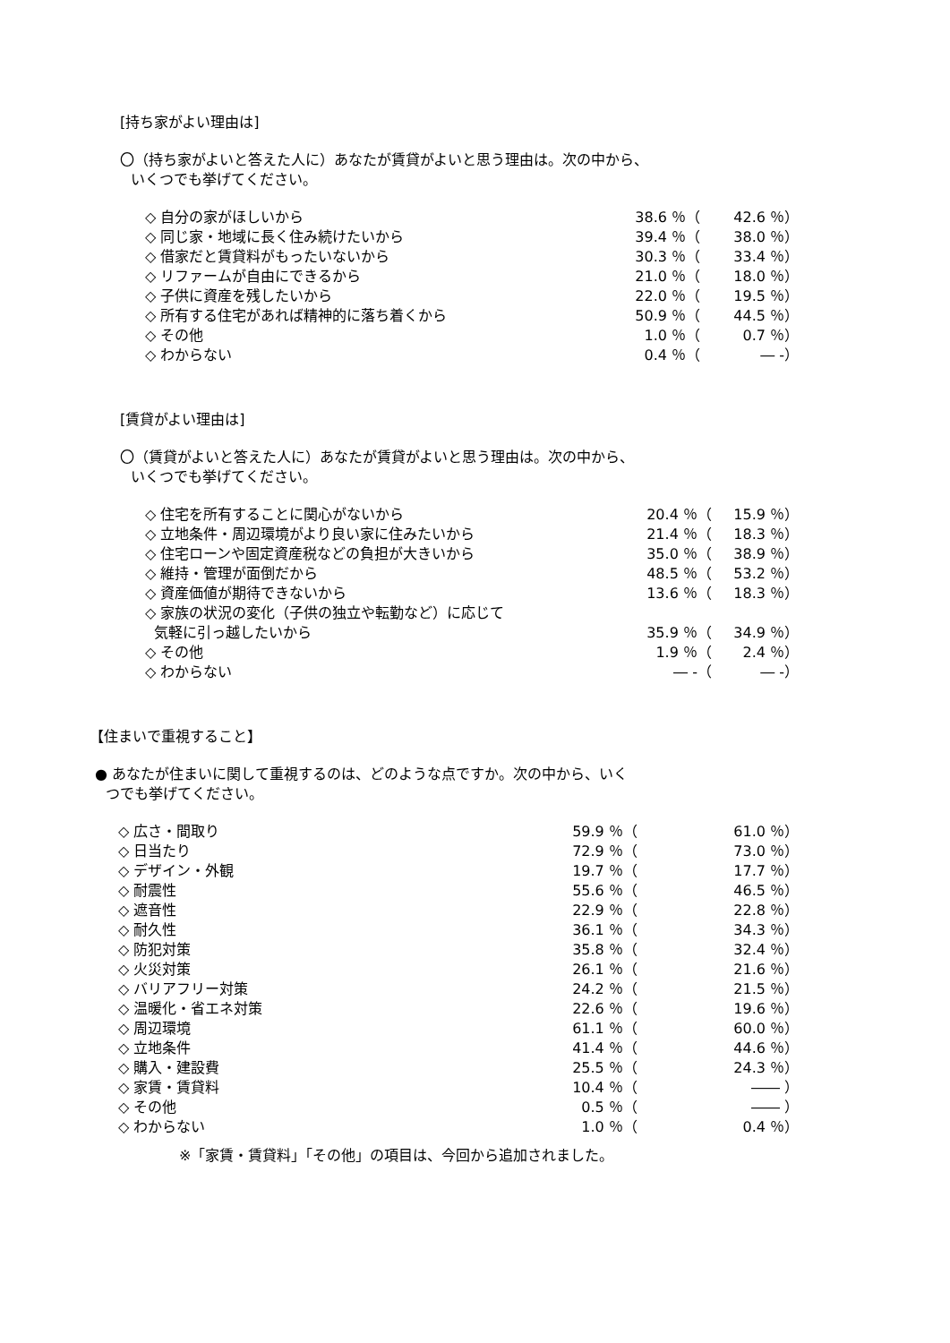[持ち家がよい理由は]
〇（持ち家がよいと答えた人に）あなたが賃貸がよいと思う理由は。次の中から、
いくつでも挙げてください。
| ◇ 自分の家がほしいから | 38.6 ％（ | 42.6 ％） |
| ◇ 同じ家・地域に長く住み続けたいから | 39.4 ％（ | 38.0 ％） |
| ◇ 借家だと賃貸料がもったいないから | 30.3 ％（ | 33.4 ％） |
| ◇ リファームが自由にできるから | 21.0 ％（ | 18.0 ％） |
| ◇ 子供に資産を残したいから | 22.0 ％（ | 19.5 ％） |
| ◇ 所有する住宅があれば精神的に落ち着くから | 50.9 ％（ | 44.5 ％） |
| ◇ その他 | 1.0 ％（ | 0.7 ％） |
| ◇ わからない | 0.4 ％（ | ― -） |
[賃貸がよい理由は]
〇（賃貸がよいと答えた人に）あなたが賃貸がよいと思う理由は。次の中から、
いくつでも挙げてください。
| ◇ 住宅を所有することに関心がないから | 20.4 ％（ | 15.9 ％） |
| ◇ 立地条件・周辺環境がより良い家に住みたいから | 21.4 ％（ | 18.3 ％） |
| ◇ 住宅ローンや固定資産税などの負担が大きいから | 35.0 ％（ | 38.9 ％） |
| ◇ 維持・管理が面倒だから | 48.5 ％（ | 53.2 ％） |
| ◇ 資産価値が期待できないから | 13.6 ％（ | 18.3 ％） |
| ◇ 家族の状況の変化（子供の独立や転勤など）に応じて 気軽に引っ越したいから | 35.9 ％（ | 34.9 ％） |
| ◇ その他 | 1.9 ％（ | 2.4 ％） |
| ◇ わからない | ― -（ | ― -） |
【住まいで重視すること】
● あなたが住まいに関して重視するのは、どのような点ですか。次の中から、いく
つでも挙げてください。
| ◇ 広さ・間取り | 59.9 ％（ | 61.0 ％） |
| ◇ 日当たり | 72.9 ％（ | 73.0 ％） |
| ◇ デザイン・外観 | 19.7 ％（ | 17.7 ％） |
| ◇ 耐震性 | 55.6 ％（ | 46.5 ％） |
| ◇ 遮音性 | 22.9 ％（ | 22.8 ％） |
| ◇ 耐久性 | 36.1 ％（ | 34.3 ％） |
| ◇ 防犯対策 | 35.8 ％（ | 32.4 ％） |
| ◇ 火災対策 | 26.1 ％（ | 21.6 ％） |
| ◇ バリアフリー対策 | 24.2 ％（ | 21.5 ％） |
| ◇ 温暖化・省エネ対策 | 22.6 ％（ | 19.6 ％） |
| ◇ 周辺環境 | 61.1 ％（ | 60.0 ％） |
| ◇ 立地条件 | 41.4 ％（ | 44.6 ％） |
| ◇ 購入・建設費 | 25.5 ％（ | 24.3 ％） |
| ◇ 家賃・賃貸料 | 10.4 ％（ | ―― ） |
| ◇ その他 | 0.5 ％（ | ―― ） |
| ◇ わからない | 1.0 ％（ | 0.4 ％） |
※「家賃・賃貸料」「その他」の項目は、今回から追加されました。